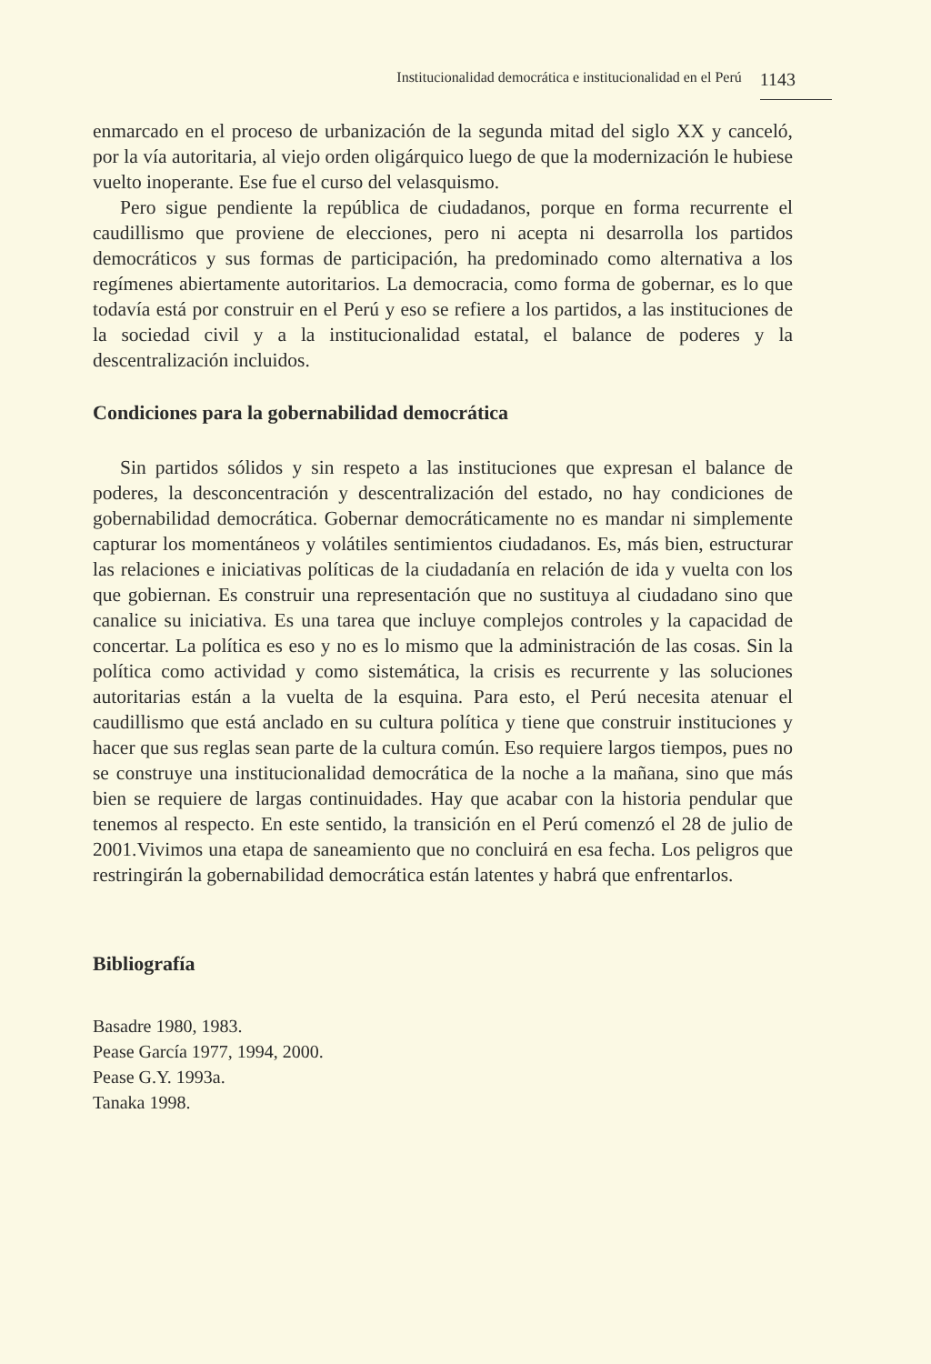Institucionalidad democrática e institucionalidad en el Perú 1143
enmarcado en el proceso de urbanización de la segunda mitad del siglo XX y canceló, por la vía autoritaria, al viejo orden oligárquico luego de que la modernización le hubiese vuelto inoperante. Ese fue el curso del velasquismo.
Pero sigue pendiente la república de ciudadanos, porque en forma recurrente el caudillismo que proviene de elecciones, pero ni acepta ni desarrolla los partidos democráticos y sus formas de participación, ha predominado como alternativa a los regímenes abiertamente autoritarios. La democracia, como forma de gobernar, es lo que todavía está por construir en el Perú y eso se refiere a los partidos, a las instituciones de la sociedad civil y a la institucionalidad estatal, el balance de poderes y la descentralización incluidos.
Condiciones para la gobernabilidad democrática
Sin partidos sólidos y sin respeto a las instituciones que expresan el balance de poderes, la desconcentración y descentralización del estado, no hay condiciones de gobernabilidad democrática. Gobernar democráticamente no es mandar ni simplemente capturar los momentáneos y volátiles sentimientos ciudadanos. Es, más bien, estructurar las relaciones e iniciativas políticas de la ciudadanía en relación de ida y vuelta con los que gobiernan. Es construir una representación que no sustituya al ciudadano sino que canalice su iniciativa. Es una tarea que incluye complejos controles y la capacidad de concertar. La política es eso y no es lo mismo que la administración de las cosas. Sin la política como actividad y como sistemática, la crisis es recurrente y las soluciones autoritarias están a la vuelta de la esquina. Para esto, el Perú necesita atenuar el caudillismo que está anclado en su cultura política y tiene que construir instituciones y hacer que sus reglas sean parte de la cultura común. Eso requiere largos tiempos, pues no se construye una institucionalidad democrática de la noche a la mañana, sino que más bien se requiere de largas continuidades. Hay que acabar con la historia pendular que tenemos al respecto. En este sentido, la transición en el Perú comenzó el 28 de julio de 2001.Vivimos una etapa de saneamiento que no concluirá en esa fecha. Los peligros que restringirán la gobernabilidad democrática están latentes y habrá que enfrentarlos.
Bibliografía
Basadre 1980, 1983.
Pease García 1977, 1994, 2000.
Pease G.Y. 1993a.
Tanaka 1998.